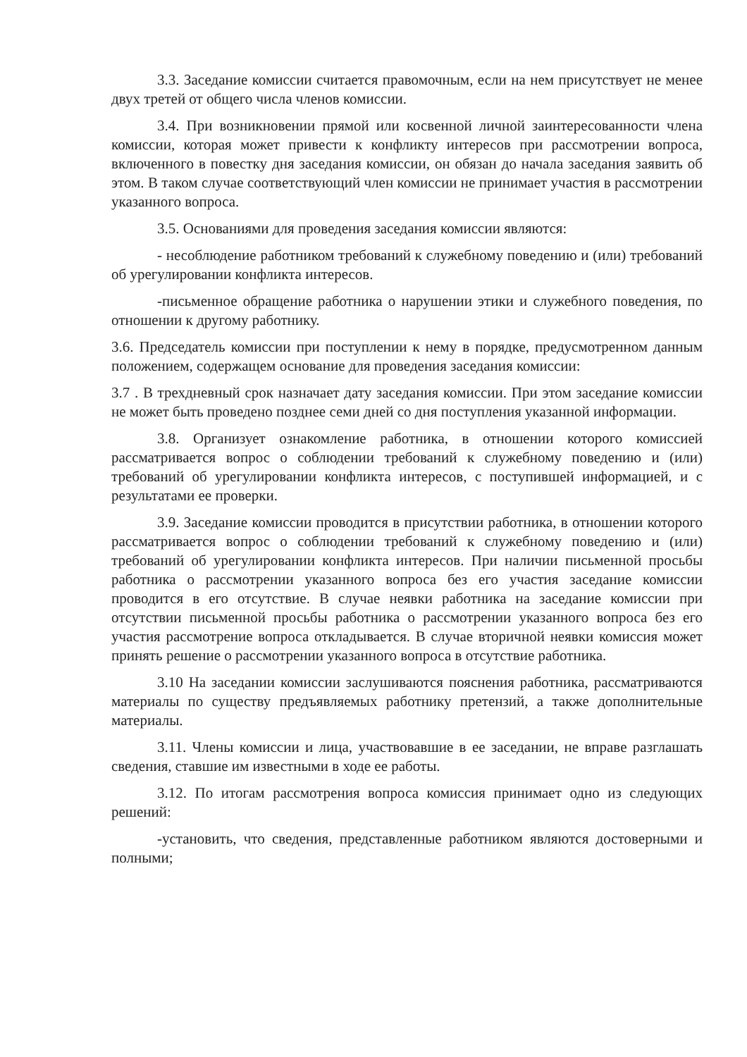3.3. Заседание комиссии считается правомочным, если на нем присутствует не менее двух третей от общего числа членов комиссии.
3.4. При возникновении прямой или косвенной личной заинтересованности члена комиссии, которая может привести к конфликту интересов при рассмотрении вопроса, включенного в повестку дня заседания комиссии, он обязан до начала заседания заявить об этом. В таком случае соответствующий член комиссии не принимает участия в рассмотрении указанного вопроса.
3.5. Основаниями для проведения заседания комиссии являются:
- несоблюдение работником требований к служебному поведению и (или) требований об урегулировании конфликта интересов.
-письменное обращение работника о нарушении этики и служебного поведения, по отношении к другому работнику.
3.6. Председатель комиссии при поступлении к нему в порядке, предусмотренном данным положением, содержащем основание для проведения заседания комиссии:
3.7 . В трехдневный срок назначает дату заседания комиссии. При этом заседание комиссии не может быть проведено позднее семи дней со дня поступления указанной информации.
3.8. Организует ознакомление работника, в отношении которого комиссией рассматривается вопрос о соблюдении требований к служебному поведению и (или) требований об урегулировании конфликта интересов, с поступившей информацией, и с результатами ее проверки.
3.9. Заседание комиссии проводится в присутствии работника, в отношении которого рассматривается вопрос о соблюдении требований к служебному поведению и (или) требований об урегулировании конфликта интересов. При наличии письменной просьбы работника о рассмотрении указанного вопроса без его участия заседание комиссии проводится в его отсутствие. В случае неявки работника на заседание комиссии при отсутствии письменной просьбы работника о рассмотрении указанного вопроса без его участия рассмотрение вопроса откладывается. В случае вторичной неявки комиссия может принять решение о рассмотрении указанного вопроса в отсутствие работника.
3.10 На заседании комиссии заслушиваются пояснения работника, рассматриваются материалы по существу предъявляемых работнику претензий, а также дополнительные материалы.
3.11. Члены комиссии и лица, участвовавшие в ее заседании, не вправе разглашать сведения, ставшие им известными в ходе ее работы.
3.12. По итогам рассмотрения вопроса комиссия принимает одно из следующих решений:
-установить, что сведения, представленные работником являются достоверными и полными;